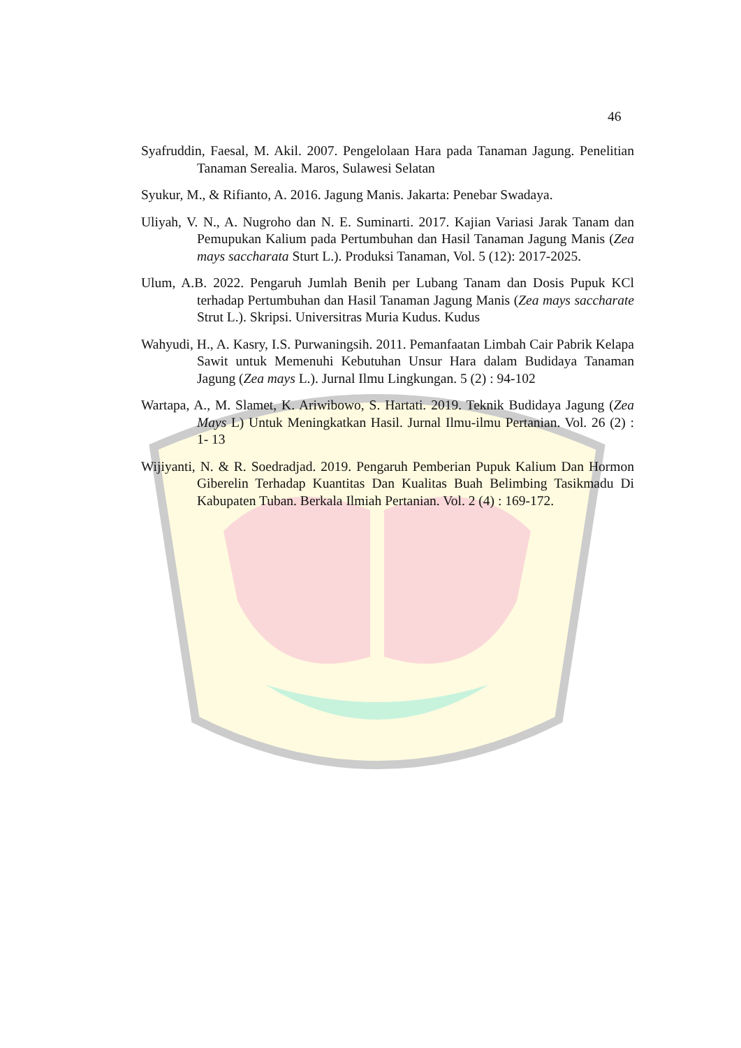46
Syafruddin, Faesal, M. Akil. 2007. Pengelolaan Hara pada Tanaman Jagung. Penelitian Tanaman Serealia. Maros, Sulawesi Selatan
Syukur, M., & Rifianto, A. 2016. Jagung Manis. Jakarta: Penebar Swadaya.
Uliyah, V. N., A. Nugroho dan N. E. Suminarti. 2017. Kajian Variasi Jarak Tanam dan Pemupukan Kalium pada Pertumbuhan dan Hasil Tanaman Jagung Manis (Zea mays saccharata Sturt L.). Produksi Tanaman, Vol. 5 (12): 2017-2025.
Ulum, A.B. 2022. Pengaruh Jumlah Benih per Lubang Tanam dan Dosis Pupuk KCl terhadap Pertumbuhan dan Hasil Tanaman Jagung Manis (Zea mays saccharate Strut L.). Skripsi. Universitras Muria Kudus. Kudus
Wahyudi, H., A. Kasry, I.S. Purwaningsih. 2011. Pemanfaatan Limbah Cair Pabrik Kelapa Sawit untuk Memenuhi Kebutuhan Unsur Hara dalam Budidaya Tanaman Jagung (Zea mays L.). Jurnal Ilmu Lingkungan. 5 (2) : 94-102
Wartapa, A., M. Slamet, K. Ariwibowo, S. Hartati. 2019. Teknik Budidaya Jagung (Zea Mays L) Untuk Meningkatkan Hasil. Jurnal Ilmu-ilmu Pertanian. Vol. 26 (2) : 1- 13
Wijiyanti, N. & R. Soedradjad. 2019. Pengaruh Pemberian Pupuk Kalium Dan Hormon Giberelin Terhadap Kuantitas Dan Kualitas Buah Belimbing Tasikmadu Di Kabupaten Tuban. Berkala Ilmiah Pertanian. Vol. 2 (4) : 169-172.